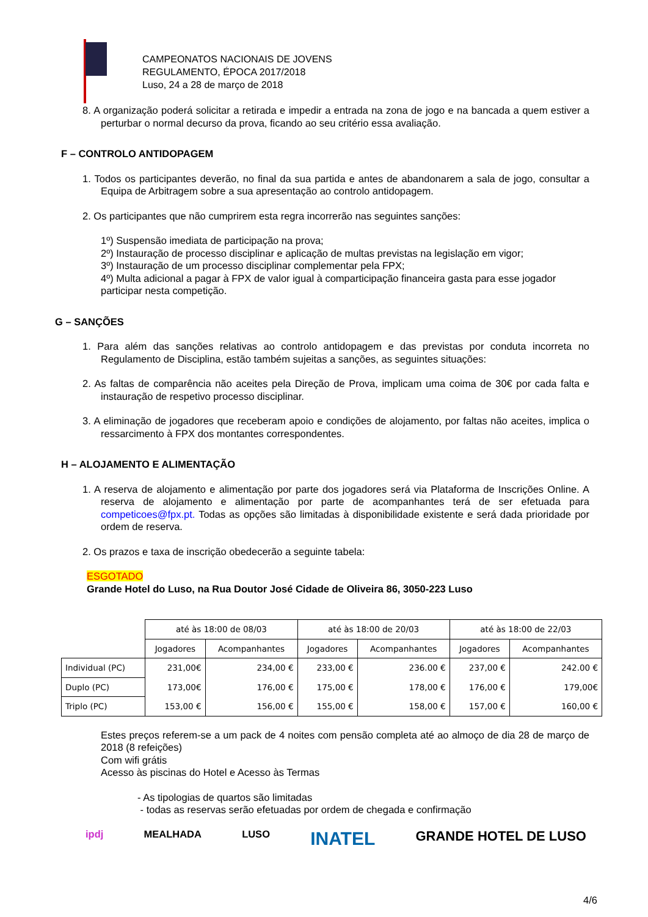CAMPEONATOS NACIONAIS DE JOVENS
REGULAMENTO, ÉPOCA 2017/2018
Luso, 24 a 28 de março de 2018
8. A organização poderá solicitar a retirada e impedir a entrada na zona de jogo e na bancada a quem estiver a perturbar o normal decurso da prova, ficando ao seu critério essa avaliação.
F – CONTROLO ANTIDOPAGEM
1. Todos os participantes deverão, no final da sua partida e antes de abandonarem a sala de jogo, consultar a Equipa de Arbitragem sobre a sua apresentação ao controlo antidopagem.
2. Os participantes que não cumprirem esta regra incorrerão nas seguintes sanções:
1º) Suspensão imediata de participação na prova;
2º) Instauração de processo disciplinar e aplicação de multas previstas na legislação em vigor;
3º) Instauração de um processo disciplinar complementar pela FPX;
4º) Multa adicional a pagar à FPX de valor igual à comparticipação financeira gasta para esse jogador participar nesta competição.
G – SANÇÕES
1. Para além das sanções relativas ao controlo antidopagem e das previstas por conduta incorreta no Regulamento de Disciplina, estão também sujeitas a sanções, as seguintes situações:
2. As faltas de comparência não aceites pela Direção de Prova, implicam uma coima de 30€ por cada falta e instauração de respetivo processo disciplinar.
3. A eliminação de jogadores que receberam apoio e condições de alojamento, por faltas não aceites, implica o ressarcimento à FPX dos montantes correspondentes.
H – ALOJAMENTO E ALIMENTAÇÃO
1. A reserva de alojamento e alimentação por parte dos jogadores será via Plataforma de Inscrições Online. A reserva de alojamento e alimentação por parte de acompanhantes terá de ser efetuada para competicoes@fpx.pt. Todas as opções são limitadas à disponibilidade existente e será dada prioridade por ordem de reserva.
2. Os prazos e taxa de inscrição obedecerão a seguinte tabela:
ESGOTADO
Grande Hotel do Luso, na Rua Doutor José Cidade de Oliveira 86, 3050-223 Luso
| | até às 18:00 de 08/03 | | até às 18:00 de 20/03 | | até às 18:00 de 22/03 | |
| | Jogadores | Acompanhantes | Jogadores | Acompanhantes | Jogadores | Acompanhantes |
| Individual (PC) | 231,00€ | 234,00 € | 233,00 € | 236.00 € | 237,00 € | 242.00 € |
| Duplo (PC) | 173,00€ | 176,00 € | 175,00 € | 178,00 € | 176,00 € | 179,00€ |
| Triplo (PC) | 153,00 € | 156,00 € | 155,00 € | 158,00 € | 157,00 € | 160,00 € |
Estes preços referem-se a um pack de 4 noites com pensão completa até ao almoço de dia 28 de março de 2018 (8 refeições)
Com wifi grátis
Acesso às piscinas do Hotel e Acesso às Termas
- As tipologias de quartos são limitadas
- todas as reservas serão efetuadas por ordem de chegada e confirmação
ipdj MEALHADA LUSO INATEL GRANDE HOTEL DE LUSO
4/6